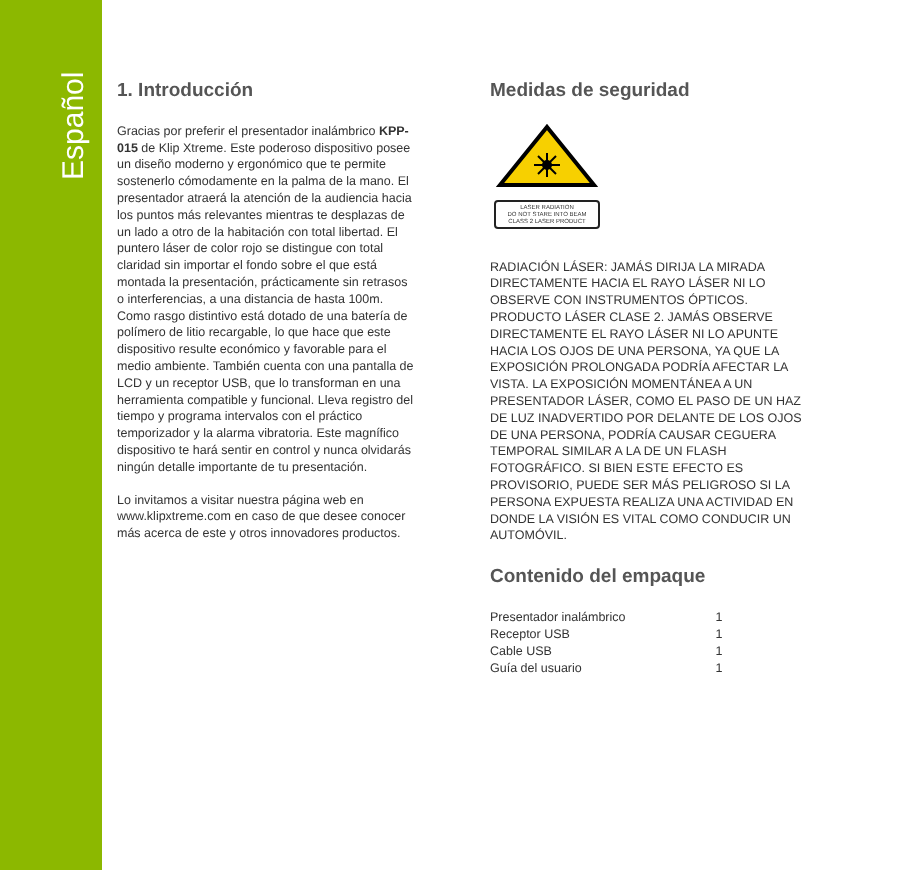Español
1. Introducción
Gracias por preferir el presentador inalámbrico KPP-015 de Klip Xtreme. Este poderoso dispositivo posee un diseño moderno y ergonómico que te permite sostenerlo cómodamente en la palma de la mano. El presentador atraerá la atención de la audiencia hacia los puntos más relevantes mientras te desplazas de un lado a otro de la habitación con total libertad. El puntero láser de color rojo se distingue con total claridad sin importar el fondo sobre el que está montada la presentación, prácticamente sin retrasos o interferencias, a una distancia de hasta 100m. Como rasgo distintivo está dotado de una batería de polímero de litio recargable, lo que hace que este dispositivo resulte económico y favorable para el medio ambiente. También cuenta con una pantalla de LCD y un receptor USB, que lo transforman en una herramienta compatible y funcional. Lleva registro del tiempo y programa intervalos con el práctico temporizador y la alarma vibratoria. Este magnífico dispositivo te hará sentir en control y nunca olvidarás ningún detalle importante de tu presentación.
Lo invitamos a visitar nuestra página web en www.klipxtreme.com en caso de que desee conocer más acerca de este y otros innovadores productos.
Medidas de seguridad
LASER RADIATION
DO NOT STARE INTO BEAM
CLASS 2 LASER PRODUCT
RADIACIÓN LÁSER: JAMÁS DIRIJA LA MIRADA DIRECTAMENTE HACIA EL RAYO LÁSER NI LO OBSERVE CON INSTRUMENTOS ÓPTICOS. PRODUCTO LÁSER CLASE 2. JAMÁS OBSERVE DIRECTAMENTE EL RAYO LÁSER NI LO APUNTE HACIA LOS OJOS DE UNA PERSONA, YA QUE LA EXPOSICIÓN PROLONGADA PODRÍA AFECTAR LA VISTA. LA EXPOSICIÓN MOMENTÁNEA A UN PRESENTADOR LÁSER, COMO EL PASO DE UN HAZ DE LUZ INADVERTIDO POR DELANTE DE LOS OJOS DE UNA PERSONA, PODRÍA CAUSAR CEGUERA TEMPORAL SIMILAR A LA DE UN FLASH FOTOGRÁFICO. SI BIEN ESTE EFECTO ES PROVISORIO, PUEDE SER MÁS PELIGROSO SI LA PERSONA EXPUESTA REALIZA UNA ACTIVIDAD EN DONDE LA VISIÓN ES VITAL COMO CONDUCIR UN AUTOMÓVIL.
Contenido del empaque
| Presentador inalámbrico | 1 |
| Receptor USB | 1 |
| Cable USB | 1 |
| Guía del usuario | 1 |